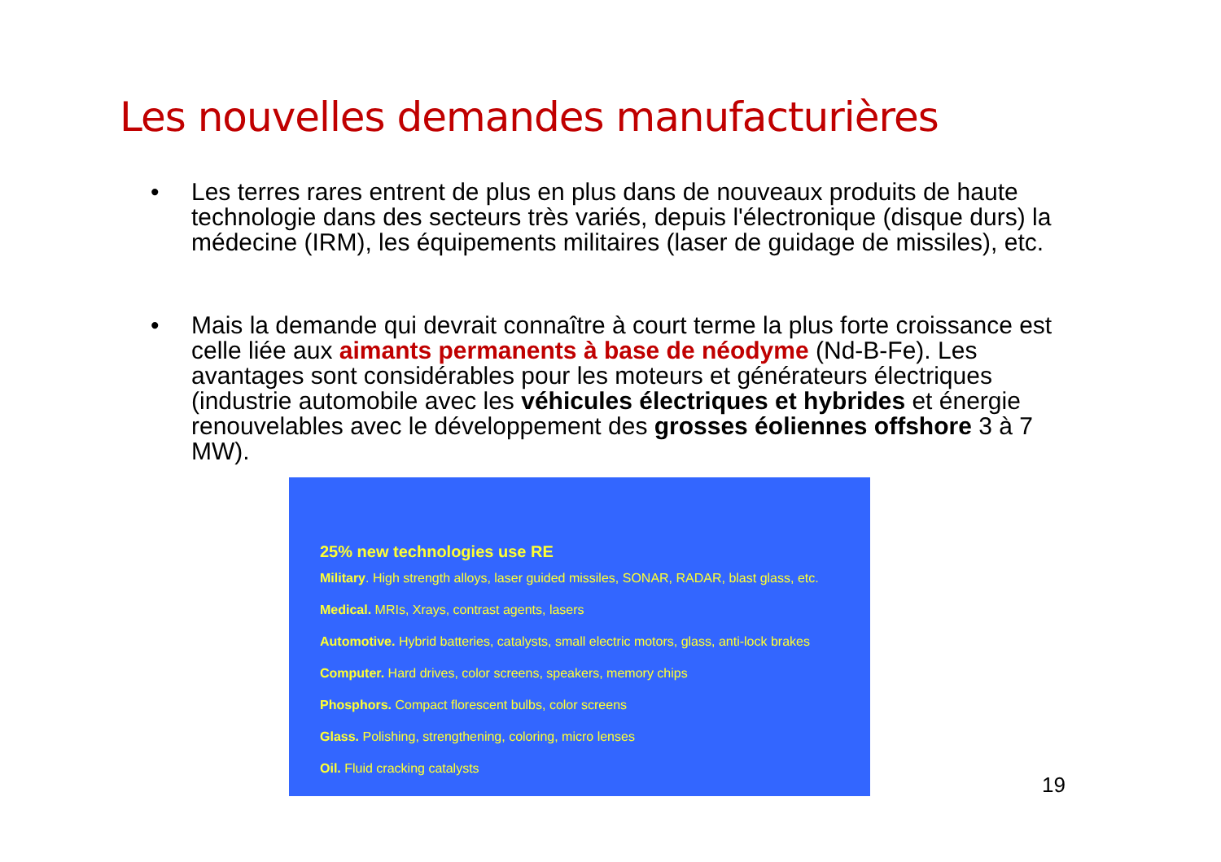Les nouvelles demandes manufacturières
• Les terres rares entrent de plus en plus dans de nouveaux produits de haute technologie dans des secteurs très variés, depuis l'électronique (disque durs) la médecine (IRM), les équipements militaires (laser de guidage de missiles), etc.
• Mais la demande qui devrait connaître à court terme la plus forte croissance est celle liée aux aimants permanents à base de néodyme (Nd-B-Fe). Les avantages sont considérables pour les moteurs et générateurs électriques (industrie automobile avec les véhicules électriques et hybrides et énergie renouvelables avec le développement des grosses éoliennes offshore 3 à 7 MW).
25% new technologies use RE
Military. High strength alloys, laser guided missiles, SONAR, RADAR, blast glass, etc.
Medical. MRIs, Xrays, contrast agents, lasers
Automotive. Hybrid batteries, catalysts, small electric motors, glass, anti-lock brakes
Computer. Hard drives, color screens, speakers, memory chips
Phosphors. Compact florescent bulbs, color screens
Glass. Polishing, strengthening, coloring, micro lenses
Oil. Fluid cracking catalysts
19